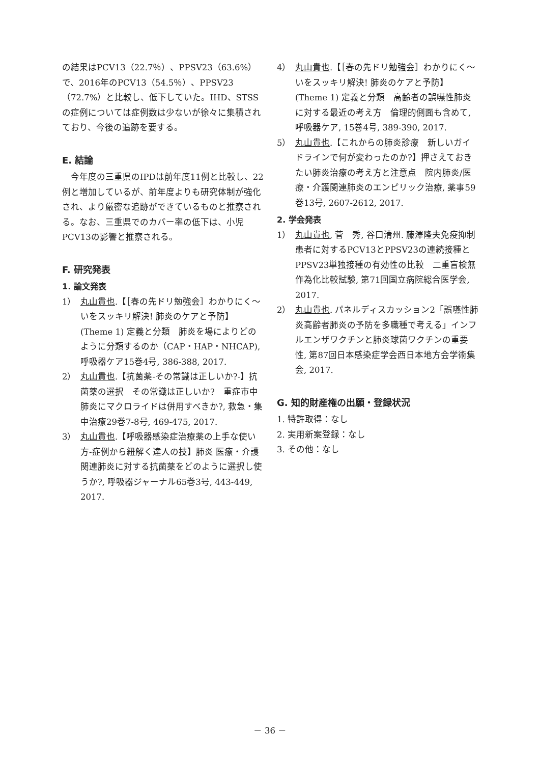の結果はPCV13（22.7％）、PPSV23（63.6%）で、2016年のPCV13（54.5％）、PPSV23（72.7%）と比較し、低下していた。IHD、STSSの症例については症例数は少ないが徐々に集積されており、今後の追跡を要する。
E. 結論
　今年度の三重県のIPDは前年度11例と比較し、22例と増加しているが、前年度よりも研究体制が強化され、より厳密な追跡ができているものと推察される。なお、三重県でのカバー率の低下は、小児PCV13の影響と推察される。
F. 研究発表
1. 論文発表
1） 丸山貴也.【［春の先ドリ勉強会］わかりにく～いをスッキリ解決! 肺炎のケアと予防】(Theme 1) 定義と分類　肺炎を場によりどのように分類するのか（CAP・HAP・NHCAP), 呼吸器ケア15巻4号, 386-388, 2017.
2） 丸山貴也.【抗菌薬-その常識は正しいか?-】抗菌薬の選択　その常識は正しいか?　重症市中肺炎にマクロライドは併用すべきか?, 救急・集中治療29巻7-8号, 469-475, 2017.
3） 丸山貴也.【呼吸器感染症治療薬の上手な使い方-症例から紐解く達人の技】肺炎 医療・介護関連肺炎に対する抗菌薬をどのように選択し使うか?, 呼吸器ジャーナル65巻3号, 443-449, 2017.
4） 丸山貴也.【［春の先ドリ勉強会］わかりにく～いをスッキリ解決! 肺炎のケアと予防】(Theme 1) 定義と分類　高齢者の誤嚥性肺炎に対する最近の考え方　倫理的側面も含めて, 呼吸器ケア, 15巻4号, 389-390, 2017.
5） 丸山貴也.【これからの肺炎診療　新しいガイドラインで何が変わったのか?】押さえておきたい肺炎治療の考え方と注意点　院内肺炎/医療・介護関連肺炎のエンピリック治療, 薬事59巻13号, 2607-2612, 2017.
2. 学会発表
1） 丸山貴也, 菅　秀, 谷口清州. 藤澤隆夫免疫抑制患者に対するPCV13とPPSV23の連続接種とPPSV23単独接種の有効性の比較　二重盲検無作為化比較試験, 第71回国立病院総合医学会, 2017.
2） 丸山貴也. パネルディスカッション2「誤嚥性肺炎高齢者肺炎の予防を多職種で考える」インフルエンザワクチンと肺炎球菌ワクチンの重要性, 第87回日本感染症学会西日本地方会学術集会, 2017.
G. 知的財産権の出願・登録状況
1. 特許取得：なし
2. 実用新案登録：なし
3. その他：なし
－ 36 －